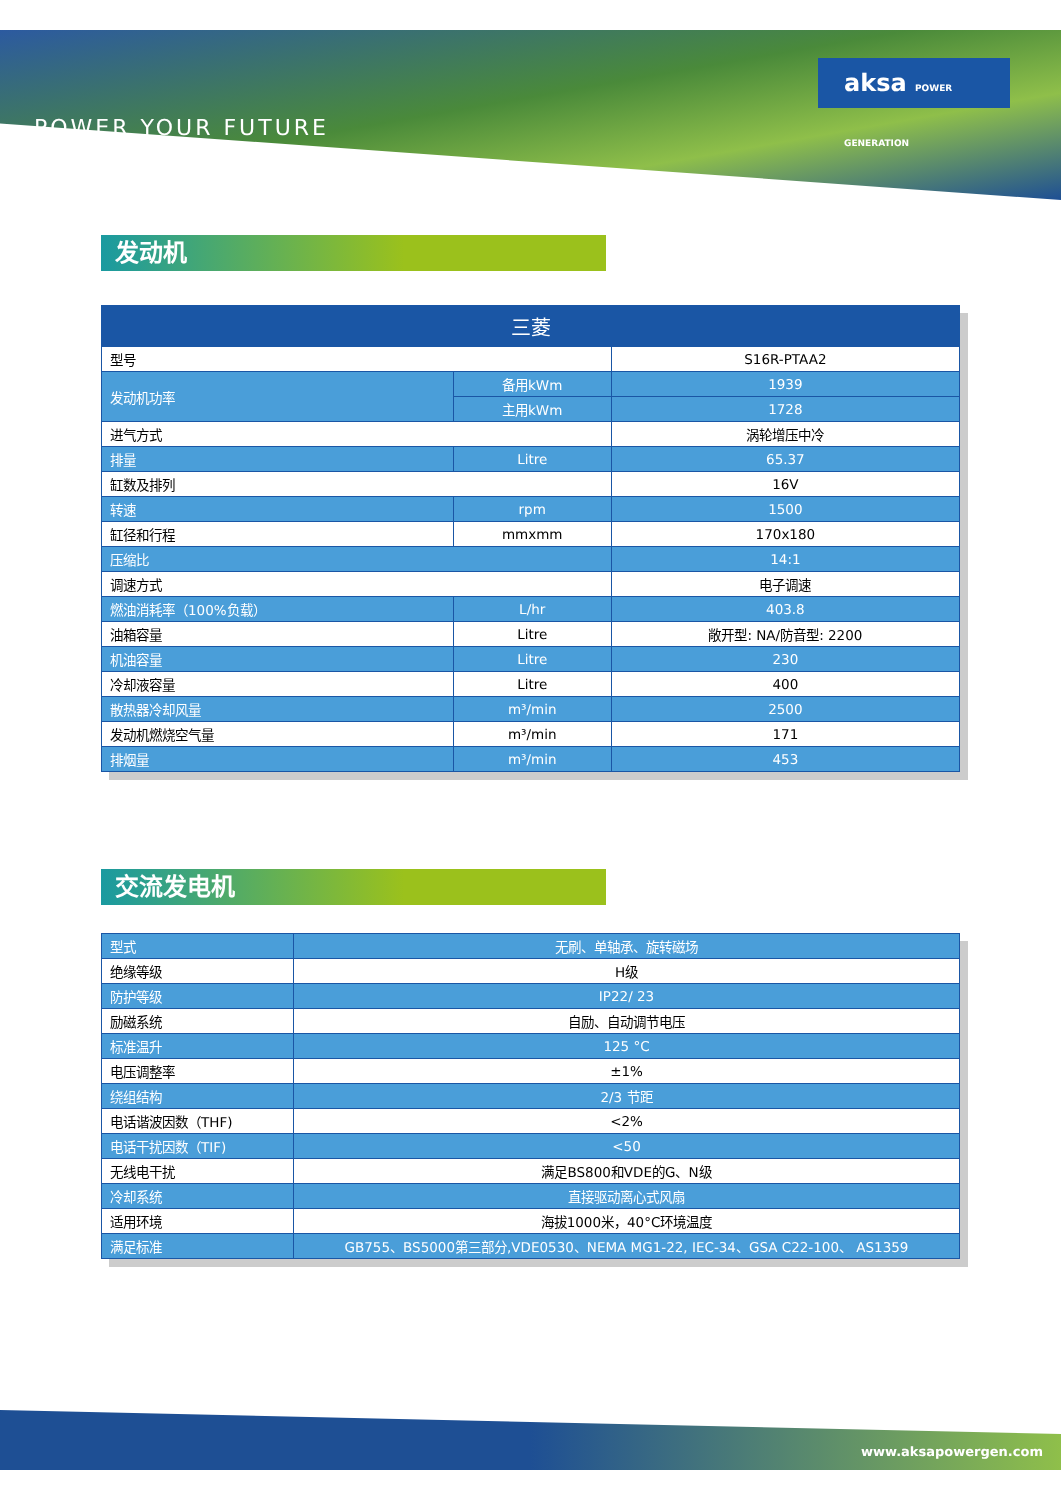POWER YOUR FUTURE
aksa POWER GENERATION
发动机
| 三菱 | | |
| --- | --- | --- |
| 型号 | | S16R-PTAA2 |
| 发动机功率 | 备用kWm | 1939 |
| | 主用kWm | 1728 |
| 进气方式 | | 涡轮增压中冷 |
| 排量 | Litre | 65.37 |
| 缸数及排列 | | 16V |
| 转速 | rpm | 1500 |
| 缸径和行程 | mmxmm | 170x180 |
| 压缩比 | | 14:1 |
| 调速方式 | | 电子调速 |
| 燃油消耗率（100%负载） | L/hr | 403.8 |
| 油箱容量 | Litre | 敞开型: NA/防音型: 2200 |
| 机油容量 | Litre | 230 |
| 冷却液容量 | Litre | 400 |
| 散热器冷却风量 | m³/min | 2500 |
| 发动机燃烧空气量 | m³/min | 171 |
| 排烟量 | m³/min | 453 |
交流发电机
| 型式 | 无刷、单轴承、旋转磁场 |
| 绝缘等级 | H级 |
| 防护等级 | IP22/ 23 |
| 励磁系统 | 自励、自动调节电压 |
| 标准温升 | 125 °C |
| 电压调整率 | ±1% |
| 绕组结构 | 2/3 节距 |
| 电话谐波因数（THF) | <2% |
| 电话干扰因数（TIF) | <50 |
| 无线电干扰 | 满足BS800和VDE的G、N级 |
| 冷却系统 | 直接驱动离心式风扇 |
| 适用环境 | 海拔1000米，40°C环境温度 |
| 满足标准 | GB755、BS5000第三部分,VDE0530、NEMA MG1-22, IEC-34、GSA C22-100、 AS1359 |
www.aksapowergen.com